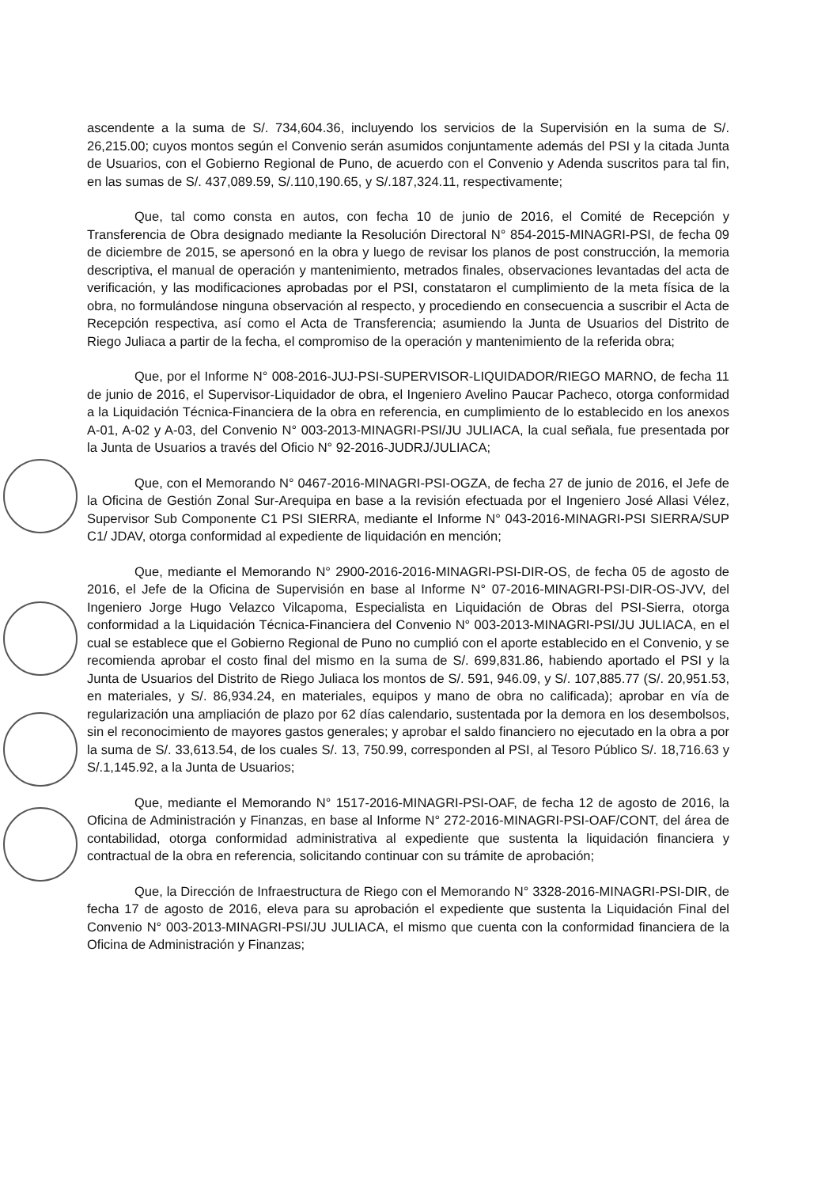ascendente a la suma de S/. 734,604.36, incluyendo los servicios de la Supervisión en la suma de S/. 26,215.00; cuyos montos según el Convenio serán asumidos conjuntamente además del PSI y la citada Junta de Usuarios, con el Gobierno Regional de Puno, de acuerdo con el Convenio y Adenda suscritos para tal fin, en las sumas de S/. 437,089.59, S/.110,190.65, y S/.187,324.11, respectivamente;
Que, tal como consta en autos, con fecha 10 de junio de 2016, el Comité de Recepción y Transferencia de Obra designado mediante la Resolución Directoral N° 854-2015-MINAGRI-PSI, de fecha 09 de diciembre de 2015, se apersonó en la obra y luego de revisar los planos de post construcción, la memoria descriptiva, el manual de operación y mantenimiento, metrados finales, observaciones levantadas del acta de verificación, y las modificaciones aprobadas por el PSI, constataron el cumplimiento de la meta física de la obra, no formulándose ninguna observación al respecto, y procediendo en consecuencia a suscribir el Acta de Recepción respectiva, así como el Acta de Transferencia; asumiendo la Junta de Usuarios del Distrito de Riego Juliaca a partir de la fecha, el compromiso de la operación y mantenimiento de la referida obra;
Que, por el Informe N° 008-2016-JUJ-PSI-SUPERVISOR-LIQUIDADOR/RIEGO MARNO, de fecha 11 de junio de 2016, el Supervisor-Liquidador de obra, el Ingeniero Avelino Paucar Pacheco, otorga conformidad a la Liquidación Técnica-Financiera de la obra en referencia, en cumplimiento de lo establecido en los anexos A-01, A-02 y A-03, del Convenio N° 003-2013-MINAGRI-PSI/JU JULIACA, la cual señala, fue presentada por la Junta de Usuarios a través del Oficio N° 92-2016-JUDRJ/JULIACA;
Que, con el Memorando N° 0467-2016-MINAGRI-PSI-OGZA, de fecha 27 de junio de 2016, el Jefe de la Oficina de Gestión Zonal Sur-Arequipa en base a la revisión efectuada por el Ingeniero José Allasi Vélez, Supervisor Sub Componente C1 PSI SIERRA, mediante el Informe N° 043-2016-MINAGRI-PSI SIERRA/SUP C1/ JDAV, otorga conformidad al expediente de liquidación en mención;
Que, mediante el Memorando N° 2900-2016-2016-MINAGRI-PSI-DIR-OS, de fecha 05 de agosto de 2016, el Jefe de la Oficina de Supervisión en base al Informe N° 07-2016-MINAGRI-PSI-DIR-OS-JVV, del Ingeniero Jorge Hugo Velazco Vilcapoma, Especialista en Liquidación de Obras del PSI-Sierra, otorga conformidad a la Liquidación Técnica-Financiera del Convenio N° 003-2013-MINAGRI-PSI/JU JULIACA, en el cual se establece que el Gobierno Regional de Puno no cumplió con el aporte establecido en el Convenio, y se recomienda aprobar el costo final del mismo en la suma de S/. 699,831.86, habiendo aportado el PSI y la Junta de Usuarios del Distrito de Riego Juliaca los montos de S/. 591, 946.09, y S/. 107,885.77 (S/. 20,951.53, en materiales, y S/. 86,934.24, en materiales, equipos y mano de obra no calificada); aprobar en vía de regularización una ampliación de plazo por 62 días calendario, sustentada por la demora en los desembolsos, sin el reconocimiento de mayores gastos generales; y aprobar el saldo financiero no ejecutado en la obra a por la suma de S/. 33,613.54, de los cuales S/. 13, 750.99, corresponden al PSI, al Tesoro Público S/. 18,716.63 y S/.1,145.92, a la Junta de Usuarios;
Que, mediante el Memorando N° 1517-2016-MINAGRI-PSI-OAF, de fecha 12 de agosto de 2016, la Oficina de Administración y Finanzas, en base al Informe N° 272-2016-MINAGRI-PSI-OAF/CONT, del área de contabilidad, otorga conformidad administrativa al expediente que sustenta la liquidación financiera y contractual de la obra en referencia, solicitando continuar con su trámite de aprobación;
Que, la Dirección de Infraestructura de Riego con el Memorando N° 3328-2016-MINAGRI-PSI-DIR, de fecha 17 de agosto de 2016, eleva para su aprobación el expediente que sustenta la Liquidación Final del Convenio N° 003-2013-MINAGRI-PSI/JU JULIACA, el mismo que cuenta con la conformidad financiera de la Oficina de Administración y Finanzas;